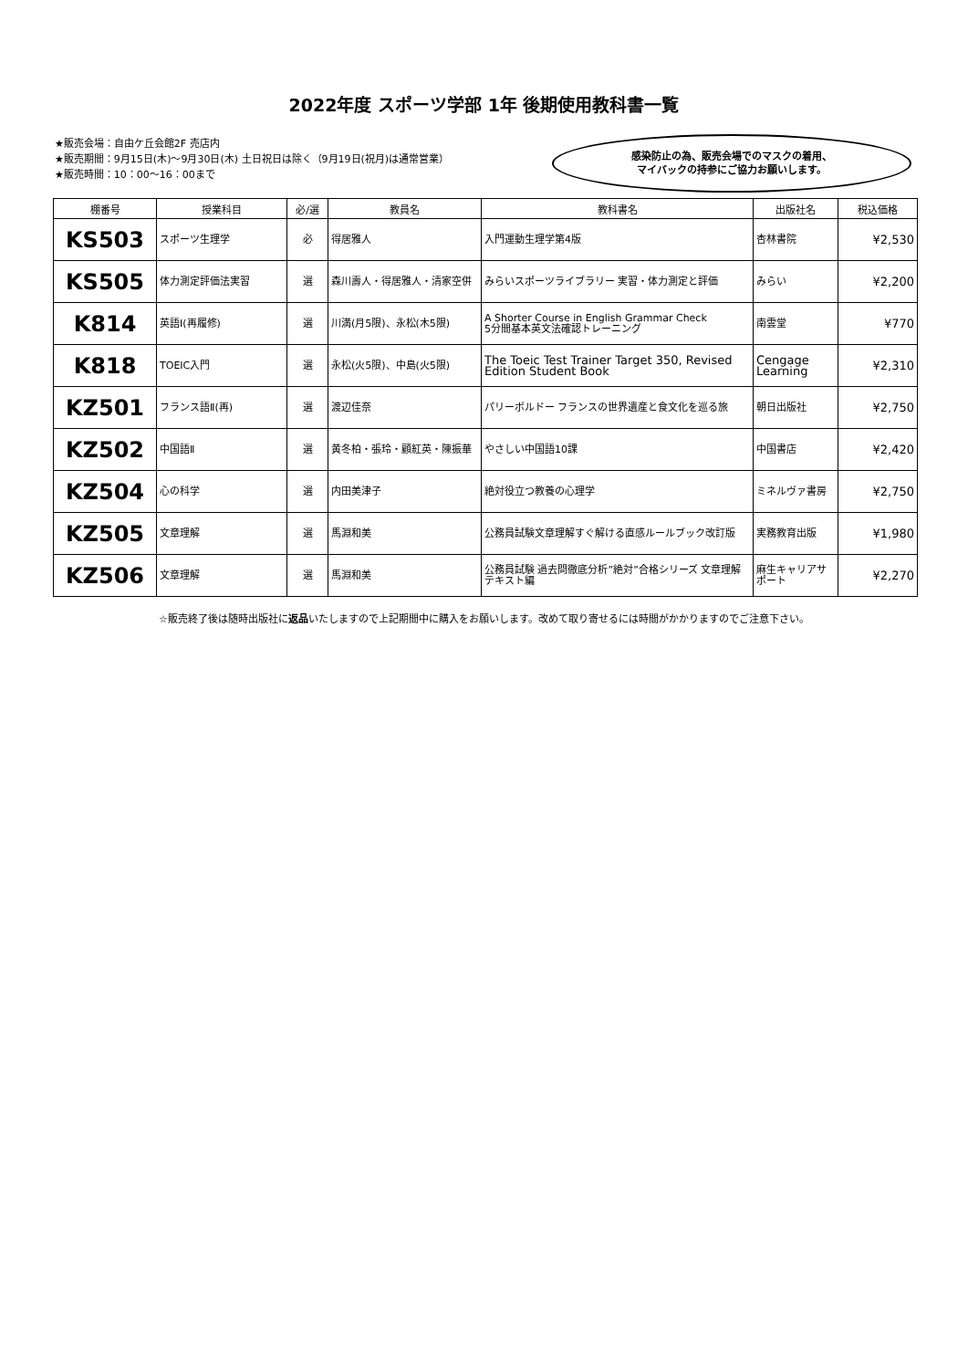2022年度 スポーツ学部 1年 後期使用教科書一覧
★販売会場：自由ケ丘会館2F 売店内
★販売期間：9月15日(木)～9月30日(木) 土日祝日は除く（9月19日(祝月)は通常営業）
★販売時間：10：00～16：00まで
感染防止の為、販売会場でのマスクの着用、
マイバックの持参にご協力お願いします。
| 棚番号 | 授業科目 | 必/選 | 教員名 | 教科書名 | 出版社名 | 税込価格 |
| --- | --- | --- | --- | --- | --- | --- |
| KS503 | スポーツ生理学 | 必 | 得居雅人 | 入門運動生理学第4版 | 杏林書院 | ¥2,530 |
| KS505 | 体力測定評価法実習 | 選 | 森川壽人・得居雅人・清家空併 | みらいスポーツライブラリー 実習・体力測定と評価 | みらい | ¥2,200 |
| K814 | 英語Ⅰ(再履修) | 選 | 川満(月5限)、永松(木5限) | A Shorter Course in English Grammar Check 5分間基本英文法確認トレーニング | 南雲堂 | ¥770 |
| K818 | TOEIC入門 | 選 | 永松(火5限)、中島(火5限) | The Toeic Test Trainer Target 350, Revised Edition Student Book | Cengage Learning | ¥2,310 |
| KZ501 | フランス語Ⅱ(再) | 選 | 渡辺佳奈 | パリーボルドー フランスの世界遺産と食文化を巡る旅 | 朝日出版社 | ¥2,750 |
| KZ502 | 中国語Ⅱ | 選 | 黄冬柏・張玲・顧紅英・陳振華 | やさしい中国語10課 | 中国書店 | ¥2,420 |
| KZ504 | 心の科学 | 選 | 内田美津子 | 絶対役立つ教養の心理学 | ミネルヴァ書房 | ¥2,750 |
| KZ505 | 文章理解 | 選 | 馬淵和美 | 公務員試験文章理解すぐ解ける直感ルールブック改訂版 | 実務教育出版 | ¥1,980 |
| KZ506 | 文章理解 | 選 | 馬淵和美 | 公務員試験 過去問徹底分析”絶対”合格シリーズ 文章理解テキスト編 | 麻生キャリアサポート | ¥2,270 |
☆販売終了後は随時出版社に返品いたしますので上記期間中に購入をお願いします。改めて取り寄せるには時間がかかりますのでご注意下さい。